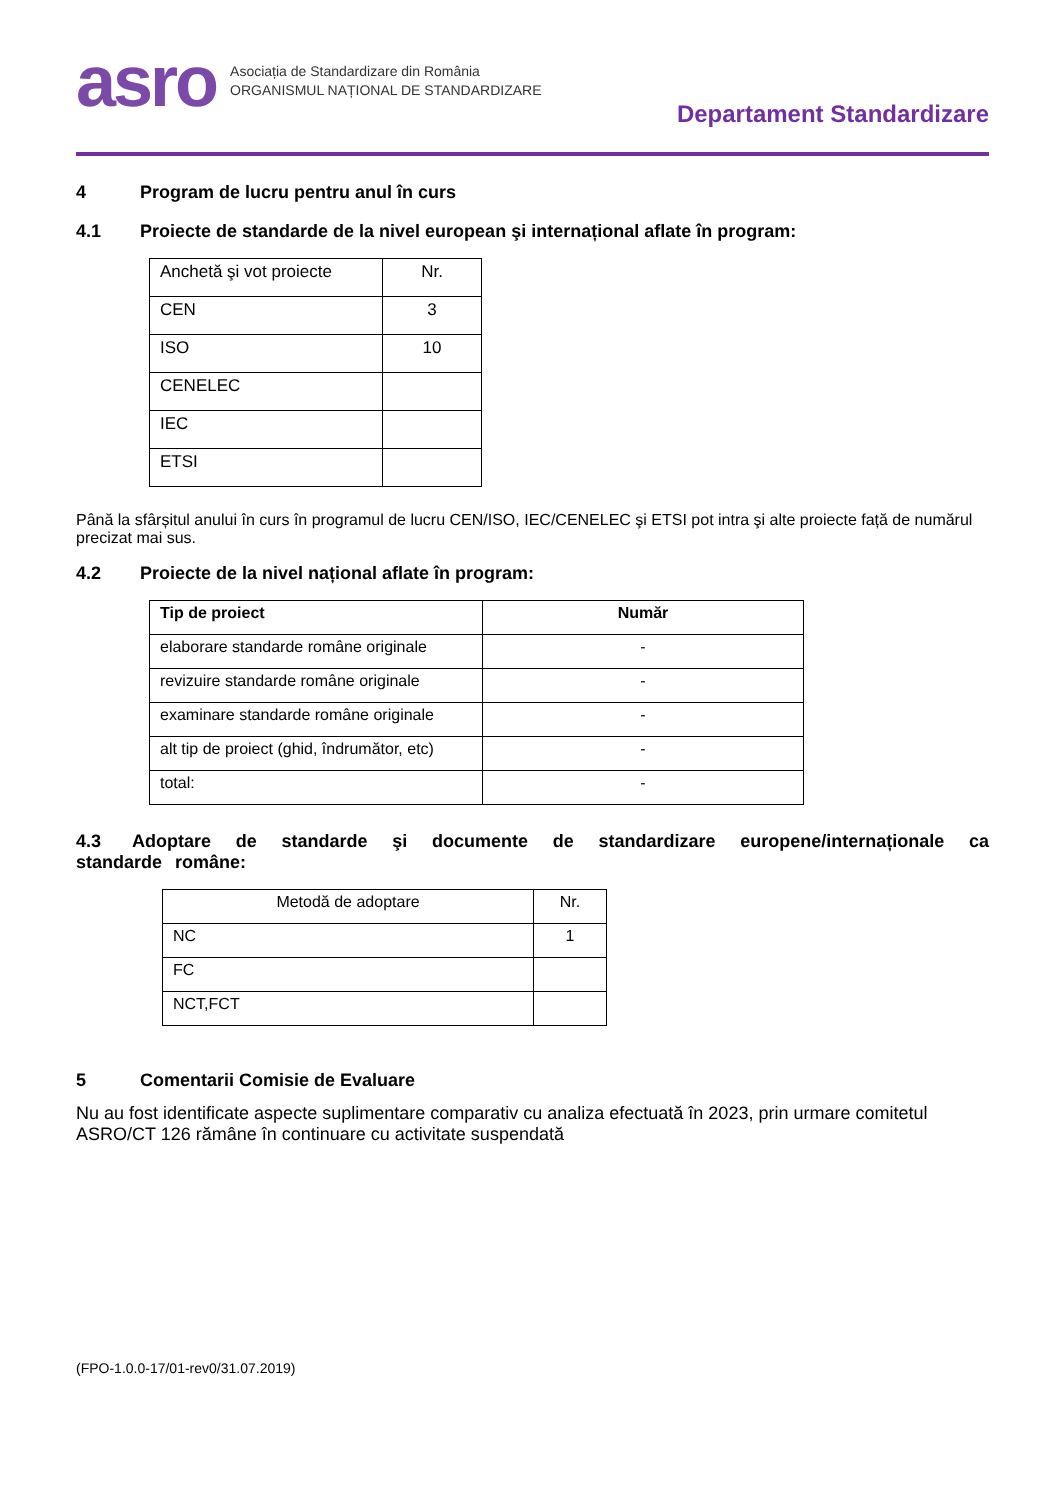asro
Asociația de Standardizare din România
ORGANISMUL NAȚIONAL DE STANDARDIZARE
Departament Standardizare
4 Program de lucru pentru anul în curs
4.1 Proiecte de standarde de la nivel european şi internațional aflate în program:
| Anchetă şi vot proiecte | Nr. |
| CEN | 3 |
| ISO | 10 |
| CENELEC | |
| IEC | |
| ETSI | |
Până la sfârșitul anului în curs în programul de lucru CEN/ISO, IEC/CENELEC şi ETSI pot intra şi alte proiecte față de numărul precizat mai sus.
4.2 Proiecte de la nivel național aflate în program:
| Tip de proiect | Număr |
| --- | --- |
| elaborare standarde române originale | - |
| revizuire standarde române originale | - |
| examinare standarde române originale | - |
| alt tip de proiect (ghid, îndrumător, etc) | - |
| total: | - |
4.3 Adoptare de standarde şi documente de standardizare europene/internaționale ca standarde române:
| Metodă de adoptare | Nr. |
| NC | 1 |
| FC | |
| NCT,FCT | |
5 Comentarii Comisie de Evaluare
Nu au fost identificate aspecte suplimentare comparativ cu analiza efectuată în 2023, prin urmare comitetul ASRO/CT 126 rămâne în continuare cu activitate suspendată
(FPO-1.0.0-17/01-rev0/31.07.2019)